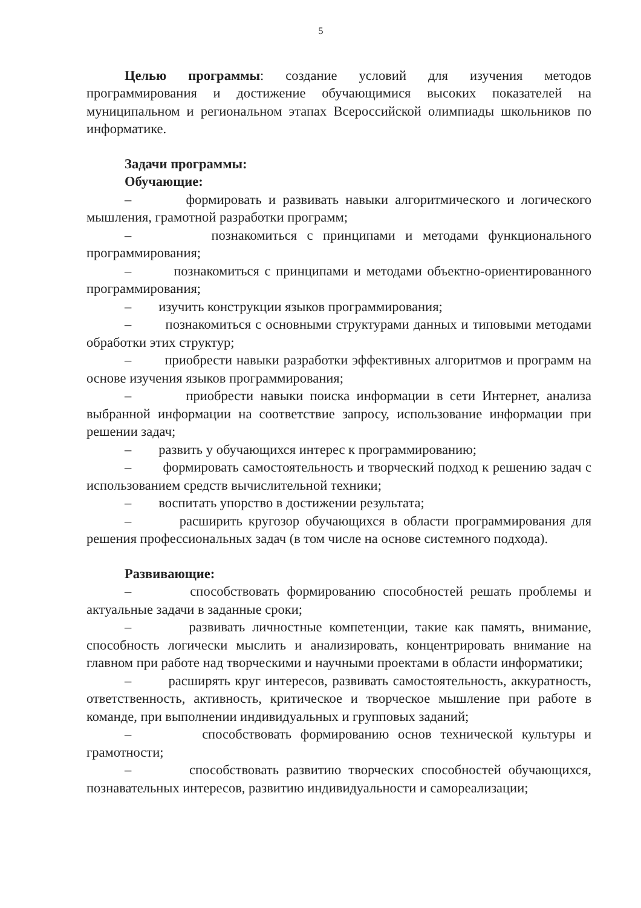5
Целью программы: создание условий для изучения методов программирования и достижение обучающимися высоких показателей на муниципальном и региональном этапах Всероссийской олимпиады школьников по информатике.
Задачи программы:
Обучающие:
– формировать и развивать навыки алгоритмического и логического мышления, грамотной разработки программ;
– познакомиться с принципами и методами функционального программирования;
– познакомиться с принципами и методами объектно-ориентированного программирования;
– изучить конструкции языков программирования;
– познакомиться с основными структурами данных и типовыми методами обработки этих структур;
– приобрести навыки разработки эффективных алгоритмов и программ на основе изучения языков программирования;
– приобрести навыки поиска информации в сети Интернет, анализа выбранной информации на соответствие запросу, использование информации при решении задач;
– развить у обучающихся интерес к программированию;
– формировать самостоятельность и творческий подход к решению задач с использованием средств вычислительной техники;
– воспитать упорство в достижении результата;
– расширить кругозор обучающихся в области программирования для решения профессиональных задач (в том числе на основе системного подхода).
Развивающие:
– способствовать формированию способностей решать проблемы и актуальные задачи в заданные сроки;
– развивать личностные компетенции, такие как память, внимание, способность логически мыслить и анализировать, концентрировать внимание на главном при работе над творческими и научными проектами в области информатики;
– расширять круг интересов, развивать самостоятельность, аккуратность, ответственность, активность, критическое и творческое мышление при работе в команде, при выполнении индивидуальных и групповых заданий;
– способствовать формированию основ технической культуры и грамотности;
– способствовать развитию творческих способностей обучающихся, познавательных интересов, развитию индивидуальности и самореализации;